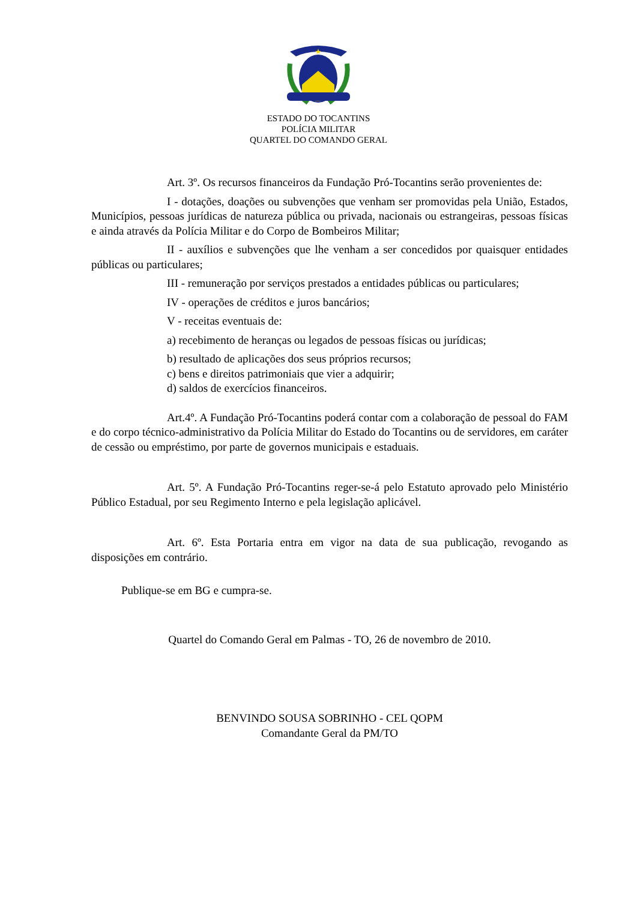ESTADO DO TOCANTINS
POLÍCIA MILITAR
QUARTEL DO COMANDO GERAL
Art. 3º. Os recursos financeiros da Fundação Pró-Tocantins serão provenientes de:
I - dotações, doações ou subvenções que venham ser promovidas pela União, Estados, Municípios, pessoas jurídicas de natureza pública ou privada, nacionais ou estrangeiras, pessoas físicas e ainda através da Polícia Militar e do Corpo de Bombeiros Militar;
II - auxílios e subvenções que lhe venham a ser concedidos por quaisquer entidades públicas ou particulares;
III - remuneração por serviços prestados a entidades públicas ou particulares;
IV - operações de créditos e juros bancários;
V - receitas eventuais de:
a) recebimento de heranças ou legados de pessoas físicas ou jurídicas;
b) resultado de aplicações dos seus próprios recursos;
c) bens e direitos patrimoniais que vier a adquirir;
d) saldos de exercícios financeiros.
Art.4º. A Fundação Pró-Tocantins poderá contar com a colaboração de pessoal do FAM e do corpo técnico-administrativo da Polícia Militar do Estado do Tocantins ou de servidores, em caráter de cessão ou empréstimo, por parte de governos municipais e estaduais.
Art. 5º. A Fundação Pró-Tocantins reger-se-á pelo Estatuto aprovado pelo Ministério Público Estadual, por seu Regimento Interno e pela legislação aplicável.
Art. 6º. Esta Portaria entra em vigor na data de sua publicação, revogando as disposições em contrário.
Publique-se em BG e cumpra-se.
Quartel do Comando Geral em Palmas - TO, 26 de novembro de 2010.
BENVINDO SOUSA SOBRINHO - CEL QOPM
Comandante Geral da PM/TO